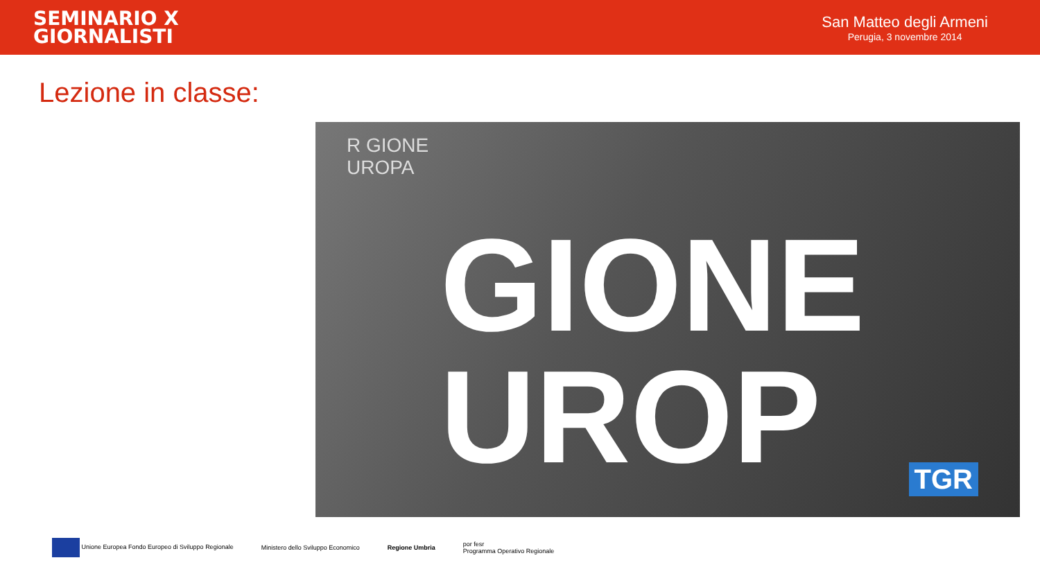SEMINARIO X
GIORNALISTI
San Matteo degli Armeni
Perugia, 3 novembre 2014
Lezione in classe:
R GIONE
UROPA
GIONE
UROP
TGR
Unione Europea Fondo Europeo di Sviluppo Regionale
Ministero dello Sviluppo Economico
Regione Umbria
por fesr
Programma Operativo Regionale